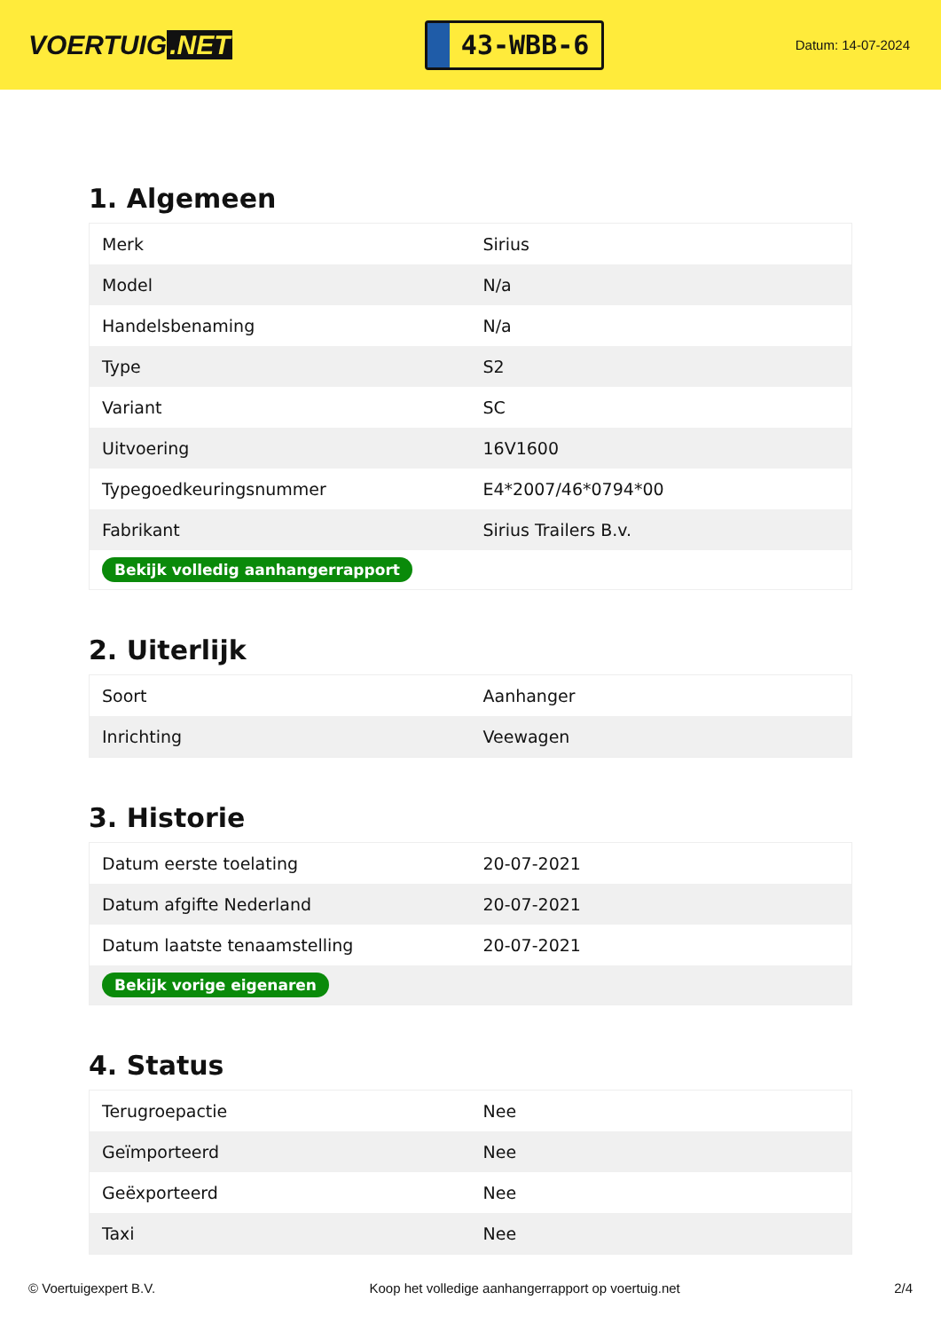VOERTUIG.NET
43-WBB-6
Datum: 14-07-2024
1. Algemeen
| Merk | Sirius |
| Model | N/a |
| Handelsbenaming | N/a |
| Type | S2 |
| Variant | SC |
| Uitvoering | 16V1600 |
| Typegoedkeuringsnummer | E4*2007/46*0794*00 |
| Fabrikant | Sirius Trailers B.v. |
| Bekijk volledig aanhangerrapport | |
2. Uiterlijk
| Soort | Aanhanger |
| Inrichting | Veewagen |
3. Historie
| Datum eerste toelating | 20-07-2021 |
| Datum afgifte Nederland | 20-07-2021 |
| Datum laatste tenaamstelling | 20-07-2021 |
| Bekijk vorige eigenaren | |
4. Status
| Terugroepactie | Nee |
| Geïmporteerd | Nee |
| Geëxporteerd | Nee |
| Taxi | Nee |
© Voertuigexpert B.V. Koop het volledige aanhangerrapport op voertuig.net 2/4